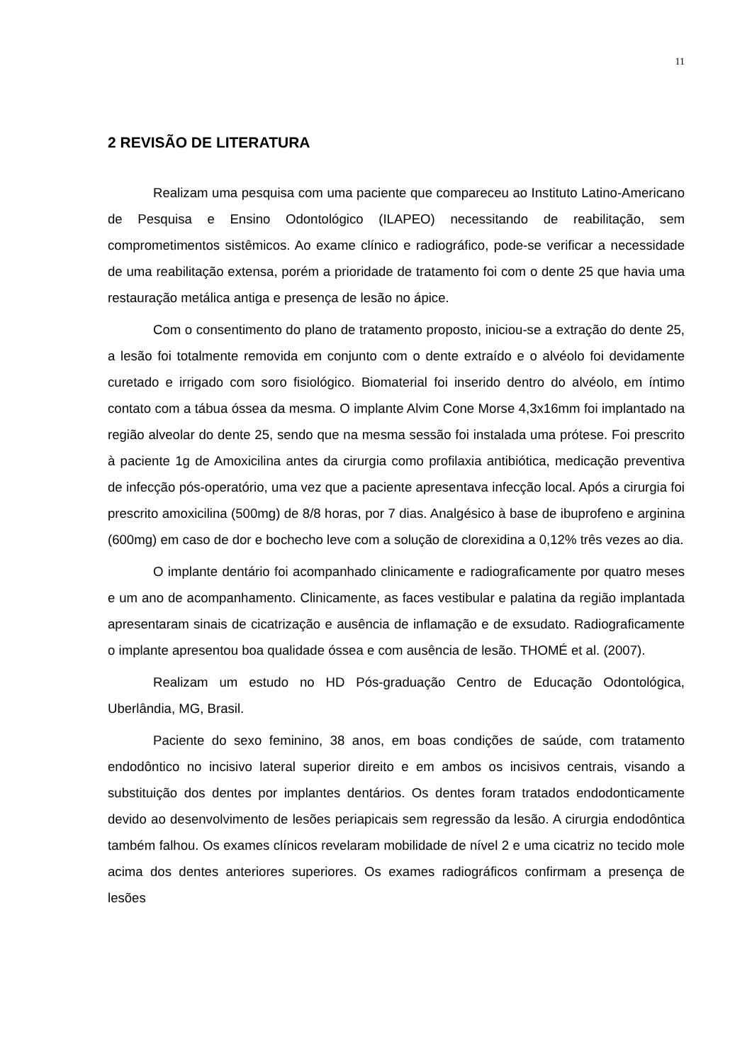11
2 REVISÃO DE LITERATURA
Realizam uma pesquisa com uma paciente que compareceu ao Instituto Latino-Americano de Pesquisa e Ensino Odontológico (ILAPEO) necessitando de reabilitação, sem comprometimentos sistêmicos. Ao exame clínico e radiográfico, pode-se verificar a necessidade de uma reabilitação extensa, porém a prioridade de tratamento foi com o dente 25 que havia uma restauração metálica antiga e presença de lesão no ápice.
Com o consentimento do plano de tratamento proposto, iniciou-se a extração do dente 25, a lesão foi totalmente removida em conjunto com o dente extraído e o alvéolo foi devidamente curetado e irrigado com soro fisiológico. Biomaterial foi inserido dentro do alvéolo, em íntimo contato com a tábua óssea da mesma. O implante Alvim Cone Morse 4,3x16mm foi implantado na região alveolar do dente 25, sendo que na mesma sessão foi instalada uma prótese. Foi prescrito à paciente 1g de Amoxicilina antes da cirurgia como profilaxia antibiótica, medicação preventiva de infecção pós-operatório, uma vez que a paciente apresentava infecção local. Após a cirurgia foi prescrito amoxicilina (500mg) de 8/8 horas, por 7 dias. Analgésico à base de ibuprofeno e arginina (600mg) em caso de dor e bochecho leve com a solução de clorexidina a 0,12% três vezes ao dia.
O implante dentário foi acompanhado clinicamente e radiograficamente por quatro meses e um ano de acompanhamento. Clinicamente, as faces vestibular e palatina da região implantada apresentaram sinais de cicatrização e ausência de inflamação e de exsudato. Radiograficamente o implante apresentou boa qualidade óssea e com ausência de lesão. THOMÉ et al. (2007).
Realizam um estudo no HD Pós-graduação Centro de Educação Odontológica, Uberlândia, MG, Brasil.
Paciente do sexo feminino, 38 anos, em boas condições de saúde, com tratamento endodôntico no incisivo lateral superior direito e em ambos os incisivos centrais, visando a substituição dos dentes por implantes dentários. Os dentes foram tratados endodonticamente devido ao desenvolvimento de lesões periapicais sem regressão da lesão. A cirurgia endodôntica também falhou. Os exames clínicos revelaram mobilidade de nível 2 e uma cicatriz no tecido mole acima dos dentes anteriores superiores. Os exames radiográficos confirmam a presença de lesões